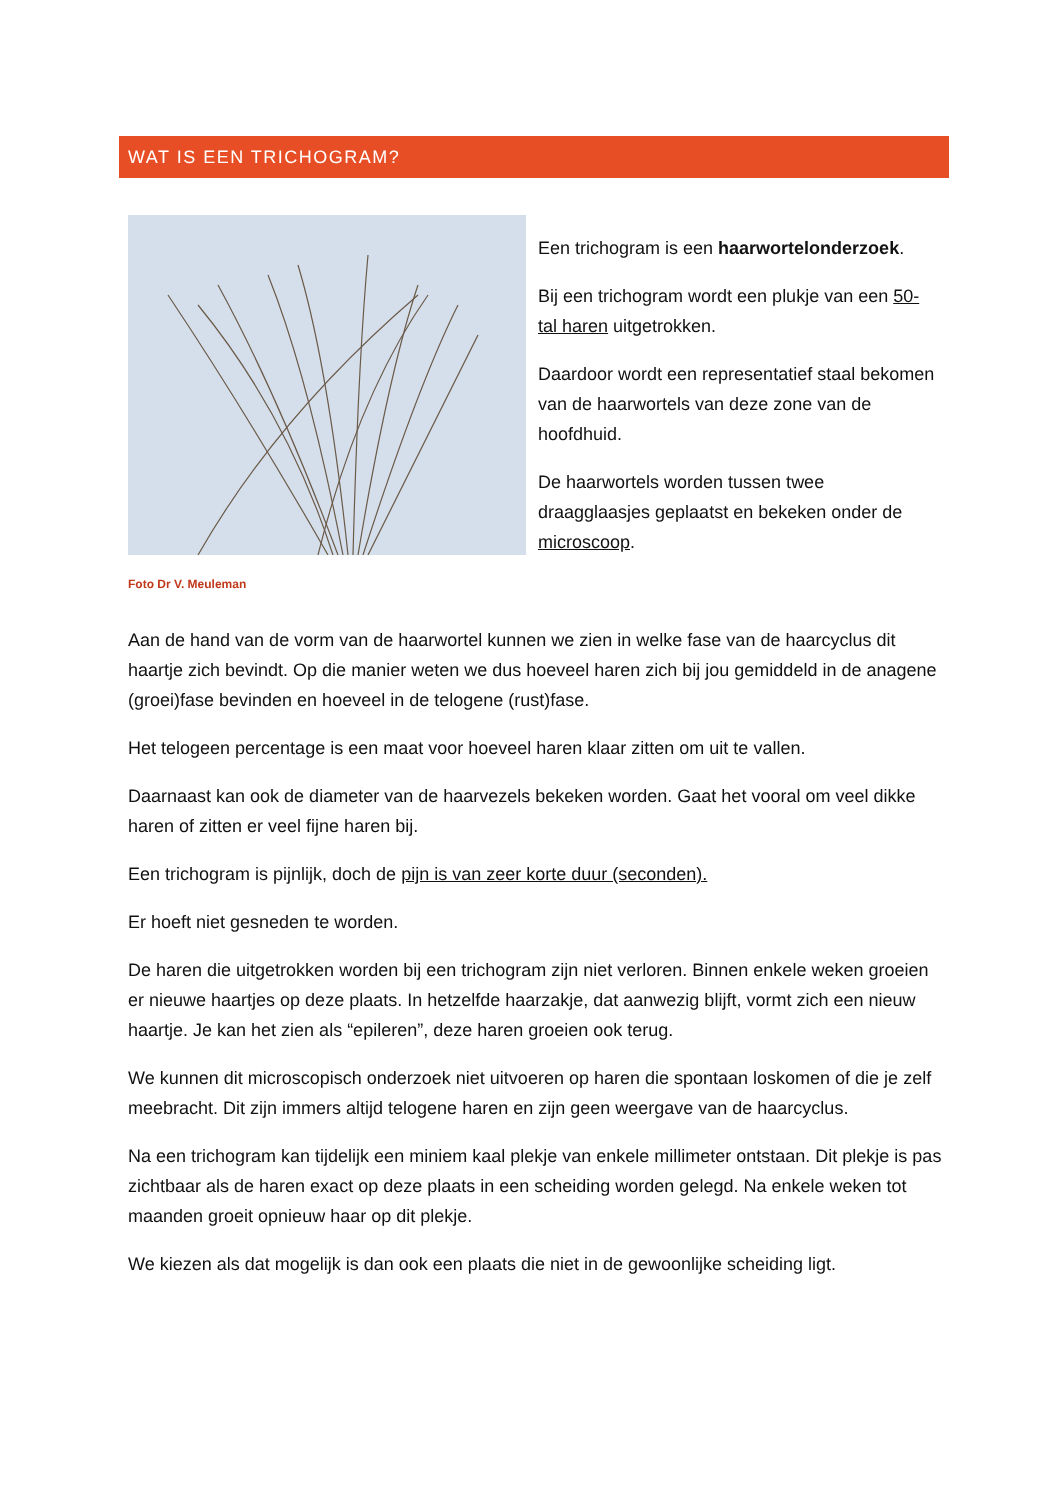WAT IS EEN TRICHOGRAM?
Foto Dr V. Meuleman
Een trichogram is een haarwortelonderzoek.
Bij een trichogram wordt een plukje van een 50-tal haren uitgetrokken.
Daardoor wordt een representatief staal bekomen van de haarwortels van deze zone van de hoofdhuid.
De haarwortels worden tussen twee draagglaasjes geplaatst en bekeken onder de microscoop.
Aan de hand van de vorm van de haarwortel kunnen we zien in welke fase van de haarcyclus dit haartje zich bevindt. Op die manier weten we dus hoeveel haren zich bij jou gemiddeld in de anagene (groei)fase bevinden en hoeveel in de telogene (rust)fase.
Het telogeen percentage is een maat voor hoeveel haren klaar zitten om uit te vallen.
Daarnaast kan ook de diameter van de haarvezels bekeken worden. Gaat het vooral om veel dikke haren of zitten er veel fijne haren bij.
Een trichogram is pijnlijk, doch de pijn is van zeer korte duur (seconden).
Er hoeft niet gesneden te worden.
De haren die uitgetrokken worden bij een trichogram zijn niet verloren. Binnen enkele weken groeien er nieuwe haartjes op deze plaats. In hetzelfde haarzakje, dat aanwezig blijft, vormt zich een nieuw haartje. Je kan het zien als “epileren”, deze haren groeien ook terug.
We kunnen dit microscopisch onderzoek niet uitvoeren op haren die spontaan loskomen of die je zelf meebracht. Dit zijn immers altijd telogene haren en zijn geen weergave van de haarcyclus.
Na een trichogram kan tijdelijk een miniem kaal plekje van enkele millimeter ontstaan. Dit plekje is pas zichtbaar als de haren exact op deze plaats in een scheiding worden gelegd. Na enkele weken tot maanden groeit opnieuw haar op dit plekje.
We kiezen als dat mogelijk is dan ook een plaats die niet in de gewoonlijke scheiding ligt.